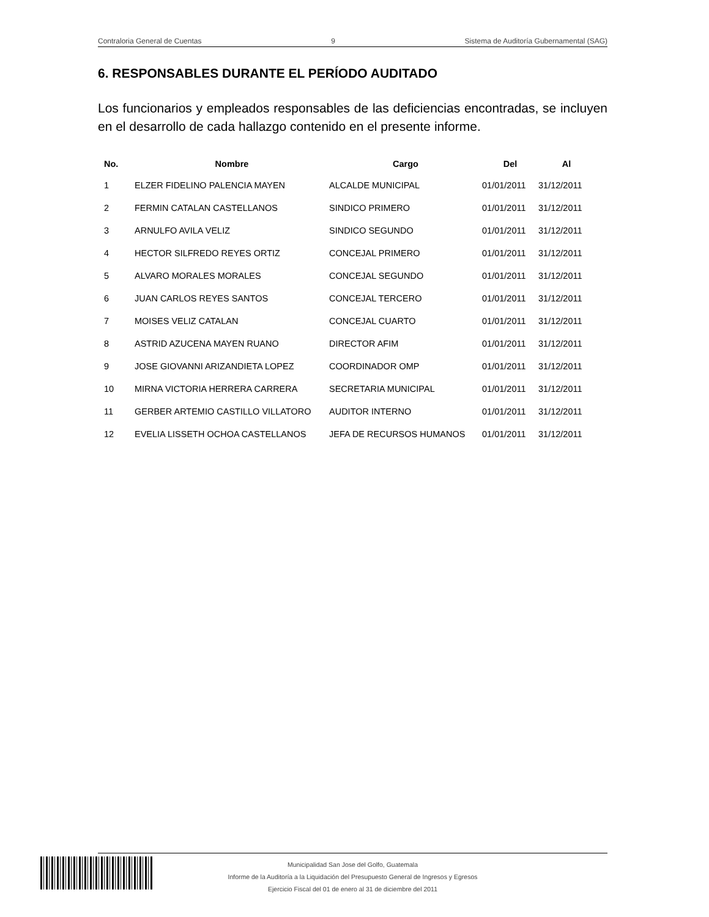Contraloria General de Cuentas 9 Sistema de Auditoría Gubernamental (SAG)
6. RESPONSABLES DURANTE EL PERÍODO AUDITADO
Los funcionarios y empleados responsables de las deficiencias encontradas, se incluyen en el desarrollo de cada hallazgo contenido en el presente informe.
| No. | Nombre | Cargo | Del | Al |
| --- | --- | --- | --- | --- |
| 1 | ELZER FIDELINO PALENCIA MAYEN | ALCALDE MUNICIPAL | 01/01/2011 | 31/12/2011 |
| 2 | FERMIN CATALAN CASTELLANOS | SINDICO PRIMERO | 01/01/2011 | 31/12/2011 |
| 3 | ARNULFO AVILA VELIZ | SINDICO SEGUNDO | 01/01/2011 | 31/12/2011 |
| 4 | HECTOR SILFREDO REYES ORTIZ | CONCEJAL PRIMERO | 01/01/2011 | 31/12/2011 |
| 5 | ALVARO MORALES MORALES | CONCEJAL SEGUNDO | 01/01/2011 | 31/12/2011 |
| 6 | JUAN CARLOS REYES SANTOS | CONCEJAL TERCERO | 01/01/2011 | 31/12/2011 |
| 7 | MOISES VELIZ CATALAN | CONCEJAL CUARTO | 01/01/2011 | 31/12/2011 |
| 8 | ASTRID AZUCENA MAYEN RUANO | DIRECTOR AFIM | 01/01/2011 | 31/12/2011 |
| 9 | JOSE GIOVANNI ARIZANDIETA LOPEZ | COORDINADOR OMP | 01/01/2011 | 31/12/2011 |
| 10 | MIRNA VICTORIA HERRERA CARRERA | SECRETARIA MUNICIPAL | 01/01/2011 | 31/12/2011 |
| 11 | GERBER ARTEMIO CASTILLO VILLATORO | AUDITOR INTERNO | 01/01/2011 | 31/12/2011 |
| 12 | EVELIA LISSETH OCHOA CASTELLANOS | JEFA DE RECURSOS HUMANOS | 01/01/2011 | 31/12/2011 |
Municipalidad San Jose del Golfo, Guatemala
Informe de la Auditoría a la Liquidación del Presupuesto General de Ingresos y Egresos
Ejercicio Fiscal del 01 de enero al 31 de diciembre del 2011